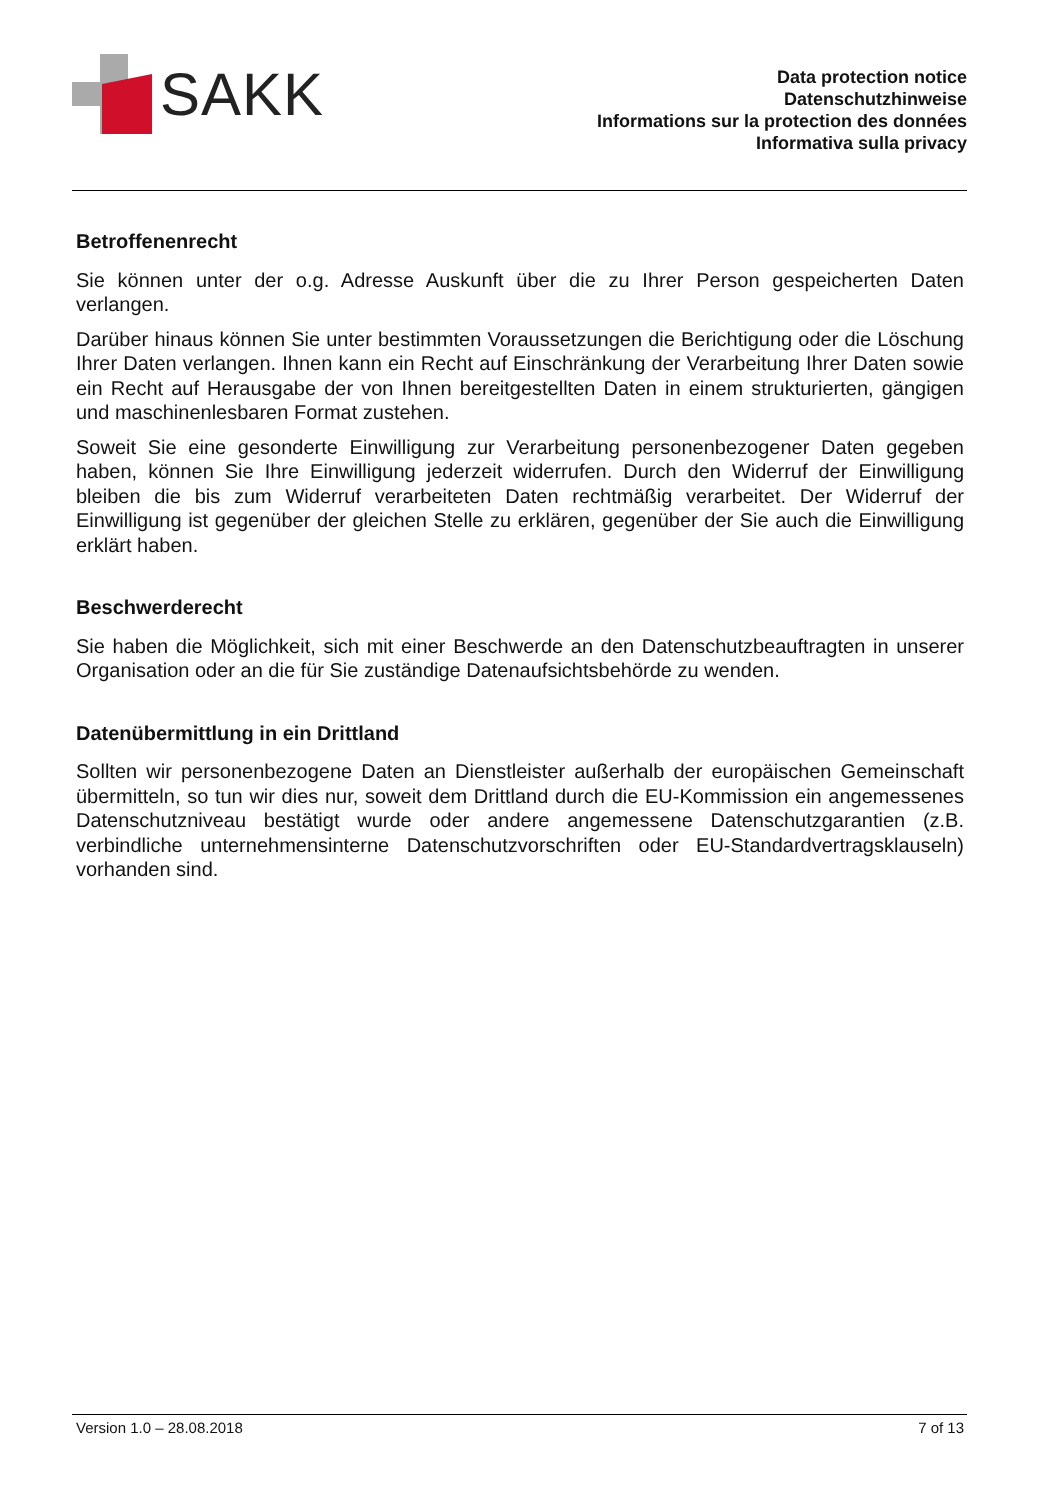SAKK
Data protection notice
Datenschutzhinweise
Informations sur la protection des données
Informativa sulla privacy
Betroffenenrecht
Sie können unter der o.g. Adresse Auskunft über die zu Ihrer Person gespeicherten Daten verlangen.
Darüber hinaus können Sie unter bestimmten Voraussetzungen die Berichtigung oder die Löschung Ihrer Daten verlangen. Ihnen kann ein Recht auf Einschränkung der Verarbeitung Ihrer Daten sowie ein Recht auf Herausgabe der von Ihnen bereitgestellten Daten in einem strukturierten, gängigen und maschinenlesbaren Format zustehen.
Soweit Sie eine gesonderte Einwilligung zur Verarbeitung personenbezogener Daten gegeben haben, können Sie Ihre Einwilligung jederzeit widerrufen. Durch den Widerruf der Einwilligung bleiben die bis zum Widerruf verarbeiteten Daten rechtmäßig verarbeitet. Der Widerruf der Einwilligung ist gegenüber der gleichen Stelle zu erklären, gegenüber der Sie auch die Einwilligung erklärt haben.
Beschwerderecht
Sie haben die Möglichkeit, sich mit einer Beschwerde an den Datenschutzbeauftragten in unserer Organisation oder an die für Sie zuständige Datenaufsichtsbehörde zu wenden.
Datenübermittlung in ein Drittland
Sollten wir personenbezogene Daten an Dienstleister außerhalb der europäischen Gemeinschaft übermitteln, so tun wir dies nur, soweit dem Drittland durch die EU-Kommission ein angemessenes Datenschutzniveau bestätigt wurde oder andere angemessene Datenschutzgarantien (z.B. verbindliche unternehmensinterne Datenschutzvorschriften oder EU-Standardvertragsklauseln) vorhanden sind.
Version 1.0 – 28.08.2018 7 of 13